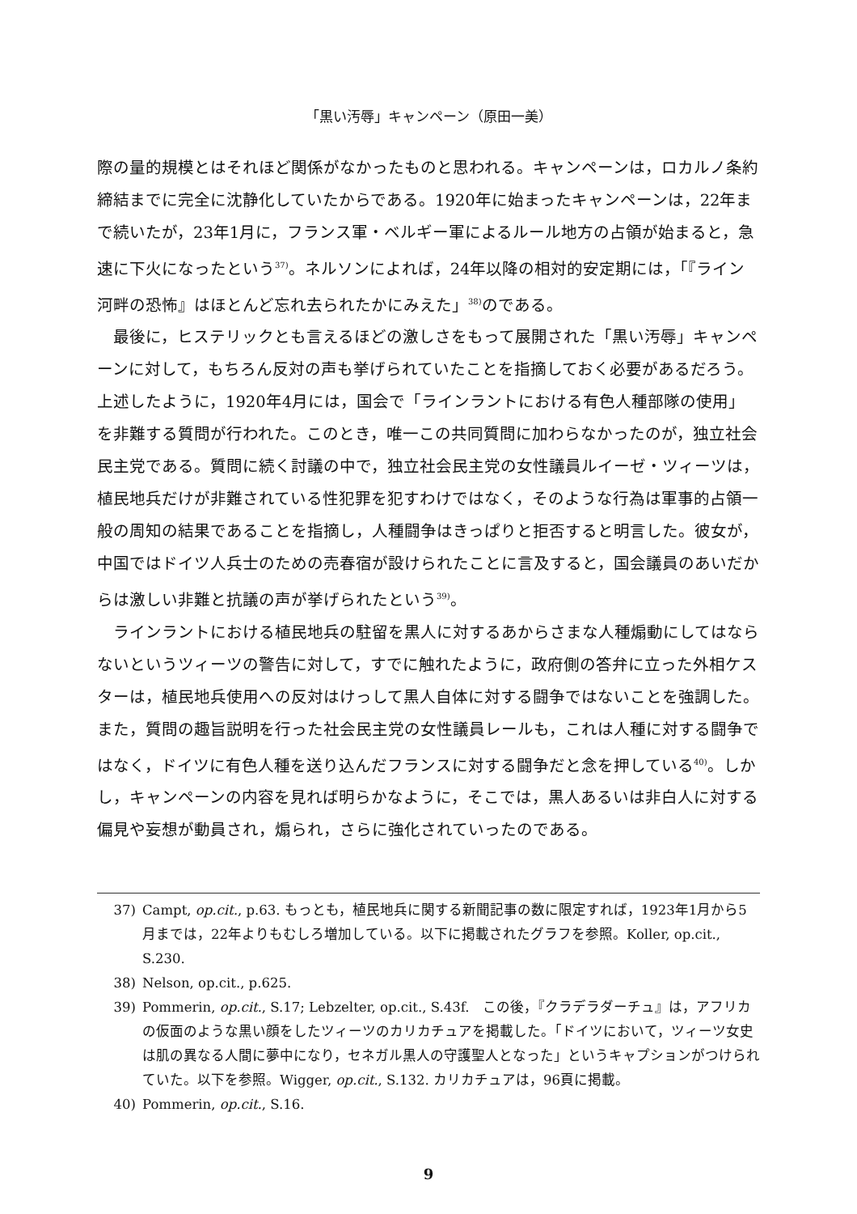「黒い汚辱」キャンペーン（原田一美）
際の量的規模とはそれほど関係がなかったものと思われる。キャンペーンは，ロカルノ条約締結までに完全に沈静化していたからである。1920年に始まったキャンペーンは，22年まで続いたが，23年1月に，フランス軍・ベルギー軍によるルール地方の占領が始まると，急速に下火になったという<sup>37)</sup>。ネルソンによれば，24年以降の相対的安定期には，「『ライン河畔の恐怖』はほとんど忘れ去られたかにみえた」<sup>38)</sup>のである。
最後に，ヒステリックとも言えるほどの激しさをもって展開された「黒い汚辱」キャンペーンに対して，もちろん反対の声も挙げられていたことを指摘しておく必要があるだろう。上述したように，1920年4月には，国会で「ラインラントにおける有色人種部隊の使用」を非難する質問が行われた。このとき，唯一この共同質問に加わらなかったのが，独立社会民主党である。質問に続く討議の中で，独立社会民主党の女性議員ルイーゼ・ツィーツは，植民地兵だけが非難されている性犯罪を犯すわけではなく，そのような行為は軍事的占領一般の周知の結果であることを指摘し，人種闘争はきっぱりと拒否すると明言した。彼女が，中国ではドイツ人兵士のための売春宿が設けられたことに言及すると，国会議員のあいだからは激しい非難と抗議の声が挙げられたという<sup>39)</sup>。
ラインラントにおける植民地兵の駐留を黒人に対するあからさまな人種煽動にしてはならないというツィーツの警告に対して，すでに触れたように，政府側の答弁に立った外相ケスターは，植民地兵使用への反対はけっして黒人自体に対する闘争ではないことを強調した。また，質問の趣旨説明を行った社会民主党の女性議員レールも，これは人種に対する闘争ではなく，ドイツに有色人種を送り込んだフランスに対する闘争だと念を押している<sup>40)</sup>。しかし，キャンペーンの内容を見れば明らかなように，そこでは，黒人あるいは非白人に対する偏見や妄想が動員され，煽られ，さらに強化されていったのである。
37) Campt, op.cit., p.63. もっとも，植民地兵に関する新聞記事の数に限定すれば，1923年1月から5月までは，22年よりもむしろ増加している。以下に掲載されたグラフを参照。Koller, op.cit., S.230.
38) Nelson, op.cit., p.625.
39) Pommerin, op.cit., S.17; Lebzelter, op.cit., S.43f.　この後，『クラデラダーチュ』は，アフリカの仮面のような黒い顔をしたツィーツのカリカチュアを掲載した。「ドイツにおいて，ツィーツ女史は肌の異なる人間に夢中になり，セネガル黒人の守護聖人となった」というキャプションがつけられていた。以下を参照。Wigger, op.cit., S.132. カリカチュアは，96頁に掲載。
40) Pommerin, op.cit., S.16.
9